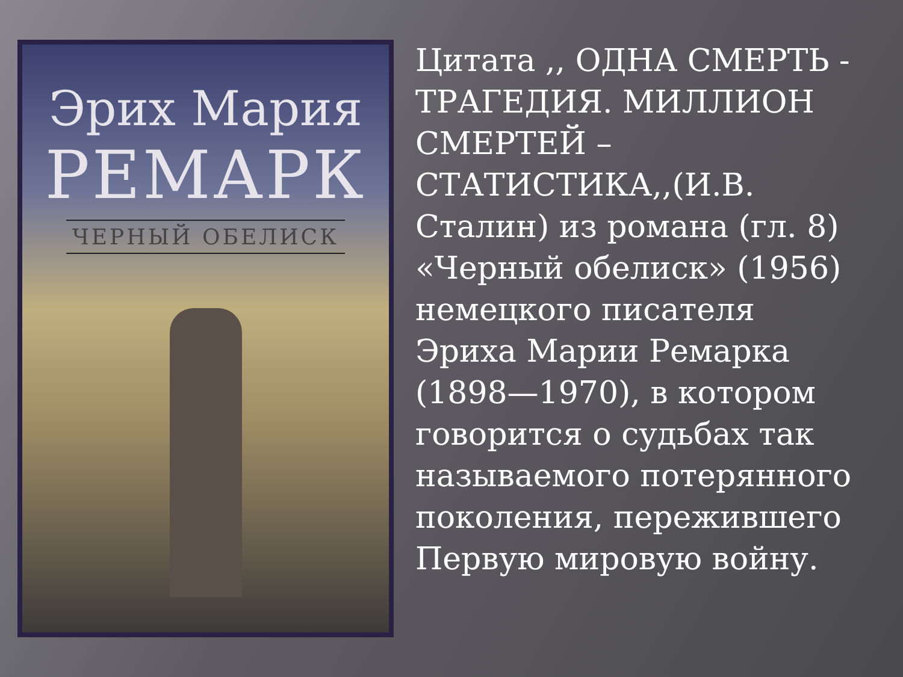Эрих Мария
РЕМАРК
ЧЕРНЫЙ ОБЕЛИСК
Цитата ,, ОДНА СМЕРТЬ - ТРАГЕДИЯ. МИЛЛИОН СМЕРТЕЙ – СТАТИСТИКА,,(И.В. Сталин) из романа (гл. 8) «Черный обелиск» (1956) немецкого писателя Эриха Марии Ремарка (1898—1970), в котором говорится о судьбах так называемого потерянного поколения, пережившего Первую мировую войну.